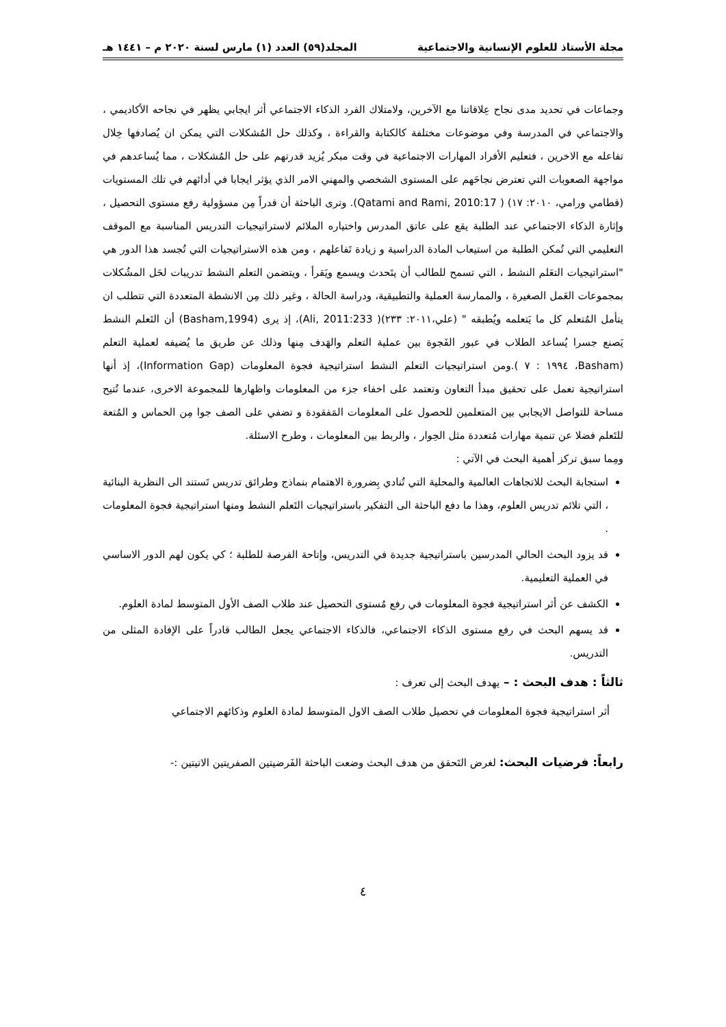مجلة الأستاذ للعلوم الإنسانية والاجتماعية المجلد(٥٩) العدد (١) مارس لسنة ٢٠٢٠ م – ١٤٤١ هـ
وجماعات في تحديد مدى نجاح عِلاقاتنا مع الآخرين، ولامتلاك الفرد الذكاء الاجتماعي أثر ايجابي يظهر في نجاحه الأكاديمي ، والاجتماعي في المدرسة وفي موضوعات مختلفة كالكتابة والقراءة ، وكذلك حل المُشكلات التي يمكن ان يُصادفها خِلال تفاعله مع الاخرين ، فتعليم الأفراد المهارات الاجتماعية في وقت مبكر يُزيد قدرتهم على حل المُشكلات ، مما يُساعدهم في مواجهة الصعوبات التي تعترض نجاحَهم على المستوى الشخصي والمهني الامر الذي يؤثر ايجابا في أدائهم في تلك المستويات (قطامي ورامي، ٢٠١٠: ١٧) ( Qatami and Rami, 2010:17). وترى الباحثة أن قدراً مِن مسؤولية رفع مستوى التحصيل ، وإثارة الذكاء الاجتماعي عند الطلبة يقع على عاتق المدرس واختياره الملائم لاستراتيجيات التدريس المناسبة مع الموقف التعليمي التي تُمكن الطلبة من استيعاب المادة الدراسية و زيادة تَفاعلهم ، ومن هذه الاستراتيجيات التي تُجسد هذا الدور هي "استراتيجيات التعَلم النشط ، التي تسمح للطالب أن يتَحدث ويسمع ويَقرأ ، ويتضمن التعلم النشط تدريبات لحَل المشُكلات بمجموعات العَمل الصغيرة ، والممارسة العملية والتطبيقية، ودراسة الحالة ، وغير ذلك مِن الانشطة المتعددة التي تتطلب ان يتأمل المُتعلم كل ما يَتعلمه ويُطبقه " (علي،٢٠١١: ٢٣٣)( Ali, 2011:233)، إذ يرى (Basham,1994) أن التَعلم النشط يَصنع جسرا يُساعد الطلاب في عبور الفَجوة بين عملية التعلم والهَدف مِنها وذلك عن طريق ما يُضيفه لعملية التعلم (Basham، ١٩٩٤ : ٧ ).ومن استراتيجيات التعلم النشط استراتيجية فجوة المعلومات (Information Gap)، إذ أنها استراتيجية تعمل على تحقيق مبدأ التعاون وتعتمد على اخفاء جزء من المعلومات واظهارها للمجموعة الاخرى، عندما تُتيح مساحة للتواصل الايجابي بين المتعلمين للحصول على المعلومات المَفقودة و تضفي على الصف جوا مِن الحماس و المُتعة للتَعلم فضلا عن تنمية مهارات مُتعددة مثل الحِوار ، والربط بين المعلومات ، وطرح الاسئلة.
ومِما سبق تركز أهمية البحث في الآتي :
استجابة البحث للاتجاهات العالمية والمحلية التي تُنادي بِضرورة الاهتمام بنماذج وطرائق تدريس تَستند الى النظرية البنائية ، التي تلائم تدريس العلوم، وهذا ما دفع الباحثة الى التفكير باستراتيجيات التَعلم النشط ومنها استراتيجية فجوة المعلومات .
قد يزود البحث الحالي المدرسين باستراتيجية جديدة في التدريس، وإتاحة الفرصة للطلبة ؛ كي يكون لهم الدور الاساسي في العملية التعليمية.
الكشف عن أثر استراتيجية فجوة المعلومات في رفع مُستوى التحصيل عند طلاب الصف الأول المتوسط لمادة العلوم.
قد يسهم البحث في رفع مستوى الذكاء الاجتماعي، فالذكاء الاجتماعي يجعل الطالب قادراً على الإفادة المثلى من التدريس.
ثالثاً : هدف البحث : – يهدف البحث إلى تعرف :
أثر استراتيجية فجوة المعلومات في تحصيل طلاب الصف الاول المتوسط لمادة العلوم وذكائهم الاجتماعي
رابعاً: فرضيات البحث: لغرض التَحقق من هدف البحث وضعت الباحثة الفَرضيتين الصفريتين الاتيتين :-
٤